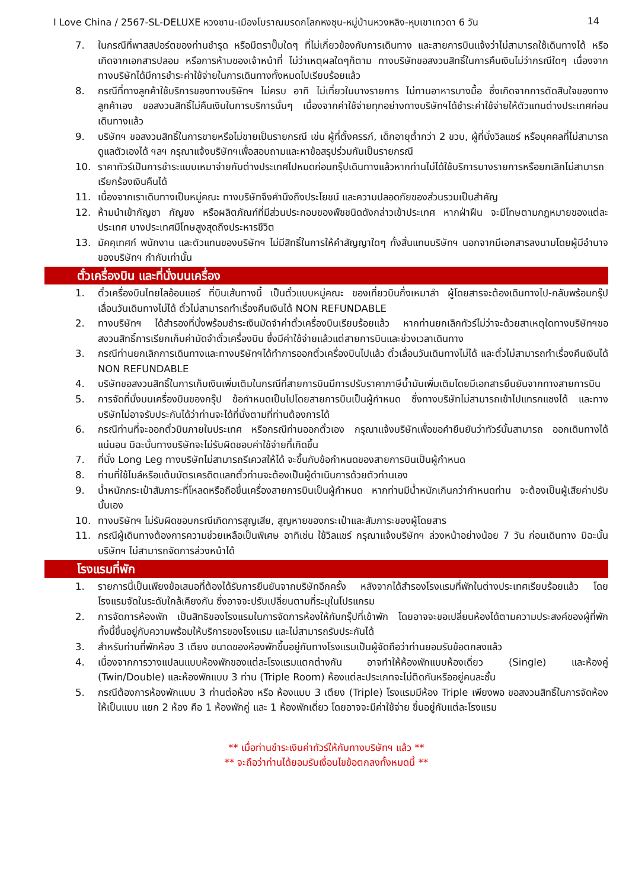I Love China / 2567-SL-DELUXE หวงซาน-เมืองโบราณมรดกโลกหงชุน-หมู่บ้านหวงหลิง-หุบเขาเทวดา 6 วัน 14
7. ในกรณีที่พาสสปอร์ตของท่านชำรุด หรือมีตราปั๊มใดๆ ที่ไม่เกี่ยวข้องกับการเดินทาง และสายการบินแจ้งว่าไม่สามารถใช้เดินทางได้ หรือเกิดจากเอกสารปลอม หรือการห้ามของเจ้าหน้าที่ ไม่ว่าเหตุผลใดๆก็ตาม ทางบริษัทขอสงวนสิทธิ์ในการคืนเงินไม่ว่ากรณีใดๆ เนื่องจากทางบริษัทได้มีการชำระค่าใช้จ่ายในการเดินทางทั้งหมดไปเรียบร้อยแล้ว
8. กรณีที่ทางลูกค้าใช้บริการของทางบริษัทฯ ไม่ครบ อาทิ ไม่เที่ยวในบางรายการ ไม่ทานอาหารบางมื้อ ซึ่งเกิดจากการตัดสินใจของทางลูกค้าเอง ขอสงวนสิทธิ์ไม่คืนเงินในการบริการนั้นๆ เนื่องจากค่าใช้จ่ายทุกอย่างทางบริษัทฯได้ชำระค่าใช้จ่ายให้ตัวแทนต่างประเทศก่อนเดินทางแล้ว
9. บริษัทฯ ขอสงวนสิทธิ์ในการขายหรือไม่ขายเป็นรายกรณี เช่น ผู้ที่ตั้งครรภ์, เด็กอายุต่ำกว่า 2 ขวบ, ผู้ที่นั่งวิลแชร์ หรือบุคคลที่ไม่สามารถดูแลตัวเองได้ ฯลฯ กรุณาแจ้งบริษัทฯเพื่อสอบถามและหาข้อสรุปร่วมกันเป็นรายกรณี
10. ราคาทัวร์เป็นการชำระแบบเหมาจ่ายกับต่างประเทศไปหมดก่อนกรุ๊ปเดินทางแล้วหากท่านไม่ได้ใช้บริการบางรายการหรือยกเลิกไม่สามารถเรียกร้องเงินคืนได้
11. เนื่องจากเราเดินทางเป็นหมู่คณะ ทางบริษัทจึงคำนึงถึงประโยชน์ และความปลอดภัยของส่วนรวมเป็นสำคัญ
12. ห้ามนำเข้ากัญชา กัญชง หรือผลิตภัณฑ์ที่มีส่วนประกอบของพืชชนิดดังกล่าวเข้าประเทศ หากฝ่าฝืน จะมีโทษตามกฎหมายของแต่ละประเทศ บางประเทศมีโทษสูงสุดถึงประหารชีวิต
13. มัคคุเทศก์ พนักงาน และตัวแทนของบริษัทฯ ไม่มีสิทธิ์ในการให้คำสัญญาใดๆ ทั้งสิ้นแทนบริษัทฯ นอกจากมีเอกสารลงนามโดยผู้มีอำนาจของบริษัทฯ กำกับเท่านั้น
ตั๋วเครื่องบิน และที่นั่งบนเครื่อง
1. ตั๋วเครื่องบินไทยไลอ้อนแอร์ ที่บินเส้นทางนี้ เป็นตั๋วแบบหมู่คณะ ของเที่ยวบินกึ่งเหมาลำ ผู้โดยสารจะต้องเดินทางไป-กลับพร้อมกรุ๊ป เลื่อนวันเดินทางไม่ได้ ตั๋วไม่สามารถทำเรื่องคืนเงินได้ NON REFUNDABLE
2. ทางบริษัทฯ ได้สำรองที่นั่งพร้อมชำระเงินมัดจำค่าตั๋วเครื่องบินเรียบร้อยแล้ว หากท่านยกเลิกทัวร์ไม่ว่าจะด้วยสาเหตุใดทางบริษัทฯขอสงวนสิทธิ์การเรียกเก็บค่ามัดจำตั๋วเครื่องบิน ซึ่งมีค่าใช้จ่ายแล้วแต่สายการบินและช่วงเวลาเดินทาง
3. กรณีท่านยกเลิกการเดินทางและทางบริษัทฯได้ทำการออกตั๋วเครื่องบินไปแล้ว ตั๋วเลื่อนวันเดินทางไม่ได้ และตั๋วไม่สามารถทำเรื่องคืนเงินได้ NON REFUNDABLE
4. บริษัทขอสงวนสิทธิ์ในการเก็บเงินเพิ่มเติมในกรณีที่สายการบินมีการปรับราคาภาษีน้ำมันเพิ่มเติมโดยมีเอกสารยืนยันจากทางสายการบิน
5. การจัดที่นั่งบนเครื่องบินของกรุ๊ป ข้อกำหนดเป็นไปโดยสายการบินเป็นผู้กำหนด ซึ่งทางบริษัทไม่สามารถเข้าไปแทรกแซงได้ และทางบริษัทไม่อาจรับประกันได้ว่าท่านจะได้ที่นั่งตามที่ท่านต้องการได้
6. กรณีท่านที่จะออกตั๋วบินภายในประเทศ หรือกรณีท่านออกตั๋วเอง กรุณาแจ้งบริษัทเพื่อขอคำยืนยันว่าทัวร์นั้นสามารถ ออกเดินทางได้แน่นอน มิฉะนั้นทางบริษัทจะไม่รับผิดชอบค่าใช้จ่ายที่เกิดขึ้น
7. ที่นั่ง Long Leg ทางบริษัทไม่สามารถรีเควสให้ได้ จะขึ้นกับข้อกำหนดของสายการบินเป็นผู้กำหนด
8. ท่านที่ใช้ไมล์หรือแต้มบัตรเครดิตแลกตั๋วท่านจะต้องเป็นผู้ดำเนินการด้วยตัวท่านเอง
9. น้ำหนักกระเป๋าสัมภาระที่โหลดหรือถือขึ้นเครื่องสายการบินเป็นผู้กำหนด หากท่านมีน้ำหนักเกินกว่ากำหนดท่าน จะต้องเป็นผู้เสียค่าปรับนั้นเอง
10. ทางบริษัทฯ ไม่รับผิดชอบกรณีเกิดการสูญเสีย, สูญหายของกระเป๋าและสัมภาระของผู้โดยสาร
11. กรณีผู้เดินทางต้องการความช่วยเหลือเป็นพิเศษ อาทิเช่น ใช้วิลแชร์ กรุณาแจ้งบริษัทฯ ล่วงหน้าอย่างน้อย 7 วัน ก่อนเดินทาง มิฉะนั้นบริษัทฯ ไม่สามารถจัดการล่วงหน้าได้
โรงแรมที่พัก
1. รายการนี้เป็นเพียงข้อเสนอที่ต้องได้รับการยืนยันจากบริษัทอีกครั้ง หลังจากได้สำรองโรงแรมที่พักในต่างประเทศเรียบร้อยแล้ว โดยโรงแรมจัดในระดับใกล้เคียงกัน ซึ่งอาจจะปรับเปลี่ยนตามที่ระบุในโปรแกรม
2. การจัดการห้องพัก เป็นสิทธิของโรงแรมในการจัดการห้องให้กับกรุ๊ปที่เข้าพัก โดยอาจจะขอเปลี่ยนห้องได้ตามความประสงค์ของผู้ที่พัก ทั้งนี้ขึ้นอยู่กับความพร้อมให้บริการของโรงแรม และไม่สามารถรับประกันได้
3. สำหรับท่านที่พักห้อง 3 เตียง ขนาดของห้องพักขึ้นอยู่กับทางโรงแรมเป็นผู้จัดถือว่าท่านยอมรับข้อตกลงแล้ว
4. เนื่องจากการวางแปลนแบบห้องพักของแต่ละโรงแรมแตกต่างกัน อาจทำให้ห้องพักแบบห้องเดี่ยว (Single) และห้องคู่ (Twin/Double) และห้องพักแบบ 3 ท่าน (Triple Room) ห้องแต่ละประเภทจะไม่ติดกันหรืออยู่คนละชั้น
5. กรณีต้องการห้องพักแบบ 3 ท่านต่อห้อง หรือ ห้องแบบ 3 เตียง (Triple) โรงแรมมีห้อง Triple เพียงพอ ขอสงวนสิทธิ์ในการจัดห้องให้เป็นแบบ แยก 2 ห้อง คือ 1 ห้องพักคู่ และ 1 ห้องพักเดี่ยว โดยอาจจะมีค่าใช้จ่าย ขึ้นอยู่กับแต่ละโรงแรม
** เมื่อท่านชำระเงินค่าทัวร์ให้กับทางบริษัทฯ แล้ว **
** จะถือว่าท่านได้ยอมรับเงื่อนไขข้อตกลงทั้งหมดนี้ **